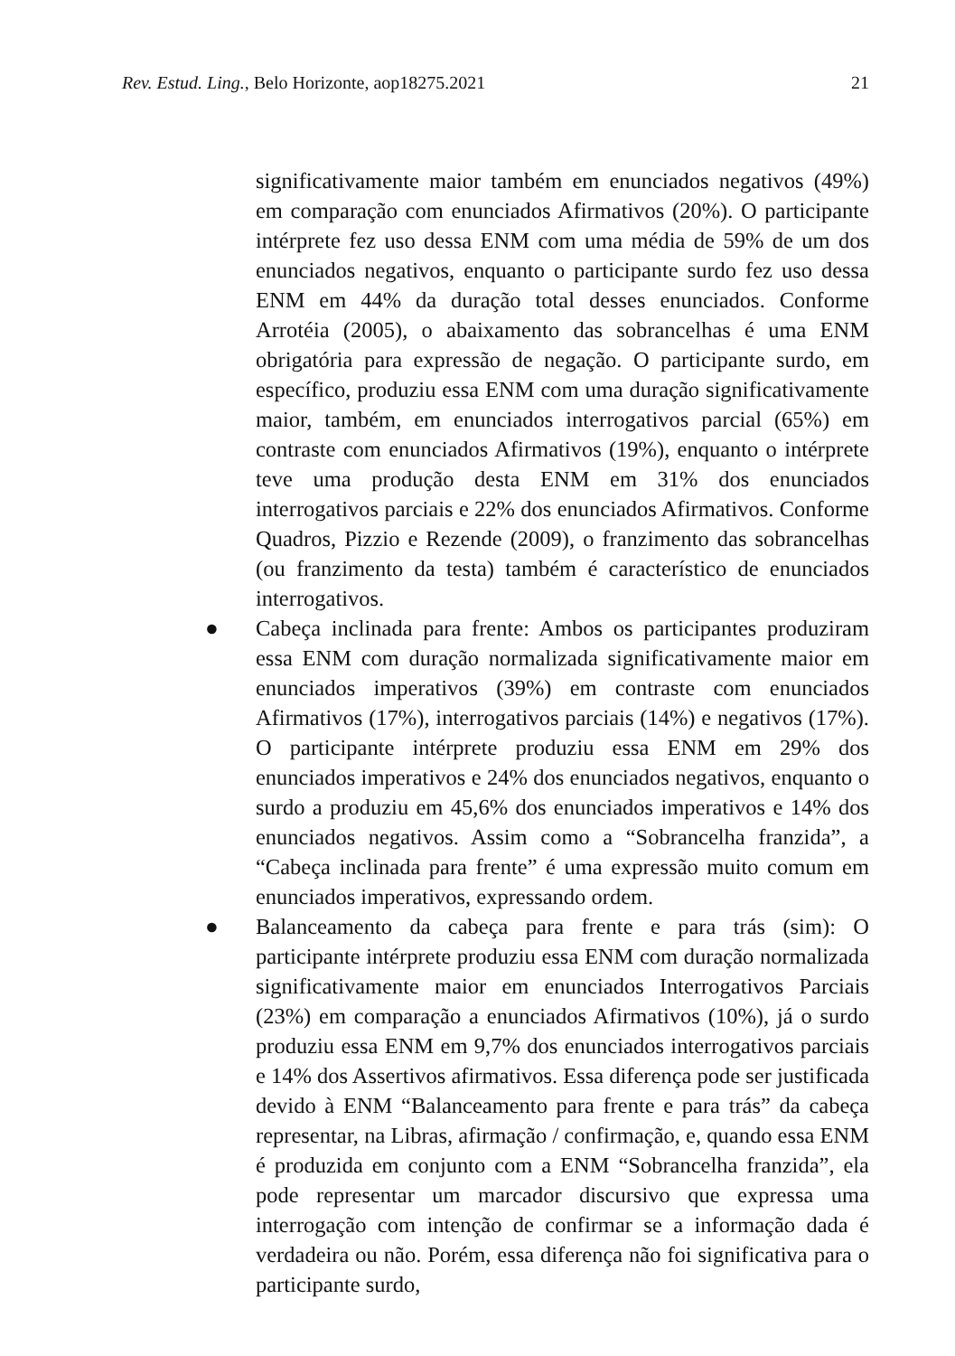Rev. Estud. Ling., Belo Horizonte, aop18275.2021 21
significativamente maior também em enunciados negativos (49%) em comparação com enunciados Afirmativos (20%). O participante intérprete fez uso dessa ENM com uma média de 59% de um dos enunciados negativos, enquanto o participante surdo fez uso dessa ENM em 44% da duração total desses enunciados. Conforme Arrotéia (2005), o abaixamento das sobrancelhas é uma ENM obrigatória para expressão de negação. O participante surdo, em específico, produziu essa ENM com uma duração significativamente maior, também, em enunciados interrogativos parcial (65%) em contraste com enunciados Afirmativos (19%), enquanto o intérprete teve uma produção desta ENM em 31% dos enunciados interrogativos parciais e 22% dos enunciados Afirmativos. Conforme Quadros, Pizzio e Rezende (2009), o franzimento das sobrancelhas (ou franzimento da testa) também é característico de enunciados interrogativos.
●
Cabeça inclinada para frente: Ambos os participantes produziram essa ENM com duração normalizada significativamente maior em enunciados imperativos (39%) em contraste com enunciados Afirmativos (17%), interrogativos parciais (14%) e negativos (17%). O participante intérprete produziu essa ENM em 29% dos enunciados imperativos e 24% dos enunciados negativos, enquanto o surdo a produziu em 45,6% dos enunciados imperativos e 14% dos enunciados negativos. Assim como a “Sobrancelha franzida”, a “Cabeça inclinada para frente” é uma expressão muito comum em enunciados imperativos, expressando ordem.
●
Balanceamento da cabeça para frente e para trás (sim): O participante intérprete produziu essa ENM com duração normalizada significativamente maior em enunciados Interrogativos Parciais (23%) em comparação a enunciados Afirmativos (10%), já o surdo produziu essa ENM em 9,7% dos enunciados interrogativos parciais e 14% dos Assertivos afirmativos. Essa diferença pode ser justificada devido à ENM “Balanceamento para frente e para trás” da cabeça representar, na Libras, afirmação / confirmação, e, quando essa ENM é produzida em conjunto com a ENM “Sobrancelha franzida”, ela pode representar um marcador discursivo que expressa uma interrogação com intenção de confirmar se a informação dada é verdadeira ou não. Porém, essa diferença não foi significativa para o participante surdo,